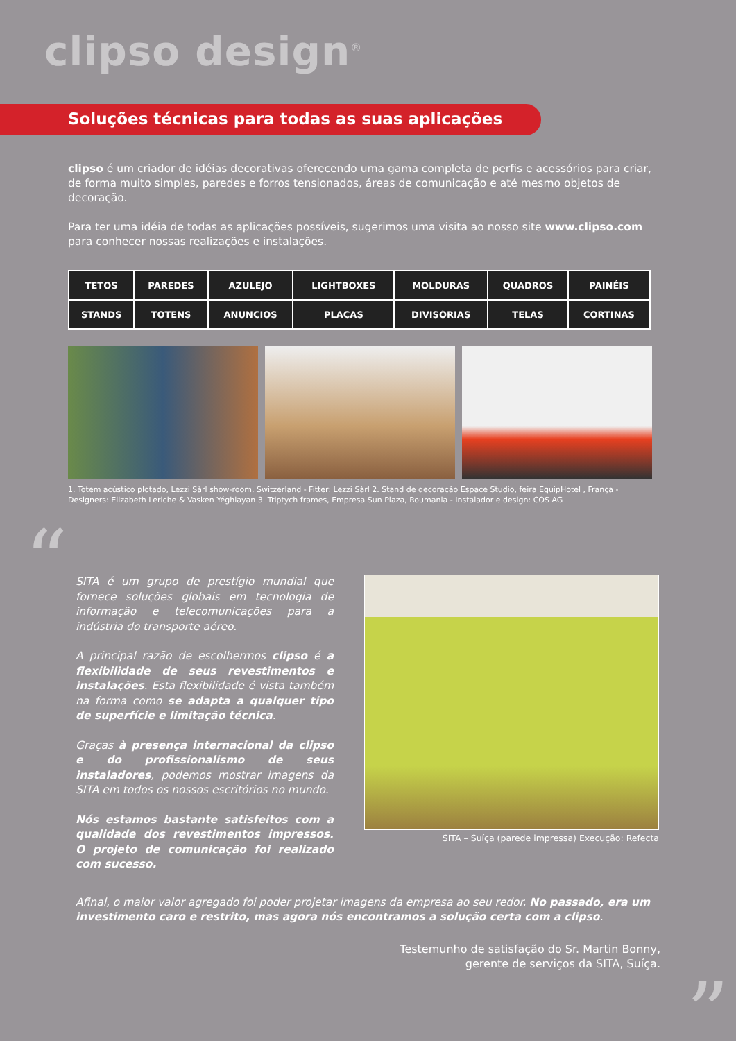clipso design<sup>®</sup>
Soluções técnicas para todas as suas aplicações
clipso é um criador de idéias decorativas oferecendo uma gama completa de perfis e acessórios para criar, de forma muito simples, paredes e forros tensionados, áreas de comunicação e até mesmo objetos de decoração.
Para ter uma idéia de todas as aplicações possíveis, sugerimos uma visita ao nosso site www.clipso.com para conhecer nossas realizações e instalações.
| TETOS | PAREDES | AZULEJO | LIGHTBOXES | MOLDURAS | QUADROS | PAINÉIS |
| STANDS | TOTENS | ANUNCIOS | PLACAS | DIVISÓRIAS | TELAS | CORTINAS |
1. Totem acústico plotado, Lezzi Sàrl show-room, Switzerland - Fitter: Lezzi Sàrl 2. Stand de decoração Espace Studio, feira EquipHotel , França - Designers: Elizabeth Leriche & Vasken Yéghiayan 3. Triptych frames, Empresa Sun Plaza, Roumania - Instalador e design: COS AG
“
SITA é um grupo de prestígio mundial que fornece soluções globais em tecnologia de informação e telecomunicações para a indústria do transporte aéreo.
A principal razão de escolhermos clipso é a flexibilidade de seus revestimentos e instalações. Esta flexibilidade é vista também na forma como se adapta a qualquer tipo de superfície e limitação técnica.
Graças à presença internacional da clipso e do profissionalismo de seus instaladores, podemos mostrar imagens da SITA em todos os nossos escritórios no mundo.
Nós estamos bastante satisfeitos com a qualidade dos revestimentos impressos. O projeto de comunicação foi realizado com sucesso.
SITA – Suíça (parede impressa) Execução: Refecta
Afinal, o maior valor agregado foi poder projetar imagens da empresa ao seu redor. No passado, era um investimento caro e restrito, mas agora nós encontramos a solução certa com a clipso.
Testemunho de satisfação do Sr. Martin Bonny,
gerente de serviços da SITA, Suíça.
”